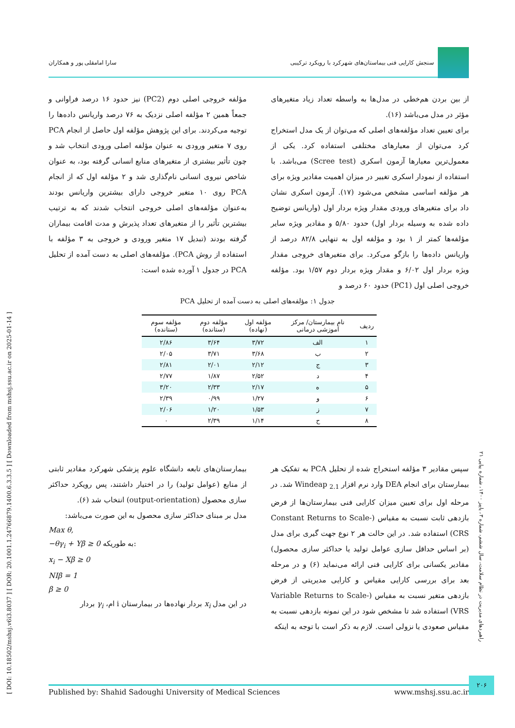سنجش کارایی فنی بیماستان‌های شهرکرد با رویکرد ترکیبی
سارا امامقلی پور و همکاران
[ DOI: 10.18502/mshsj.v6i3.8037 ] [ DOR: 20.1001.1.24766879.1400.6.3.3.5 ] [ Downloaded from mshsj.ssu.ac.ir on 2025-01-14 ]
از بین بردن هم‌خطی در مدل‌ها به واسطه تعداد زیاد متغیرهای مؤثر در مدل می‌باشد (۱۶).
برای تعیین تعداد مؤلفه‌های اصلی که می‌توان از یک مدل استخراج کرد می‌توان از معیارهای مختلفی استفاده کرد. یکی از معمول‌ترین معیارها آزمون اسکری (Scree test) می‌باشد. با استفاده از نمودار اسکری تغییر در میزان اهمیت مقادیر ویژه برای هر مؤلفه اساسی مشخص می‌شود (۱۷). آزمون اسکری نشان داد برای متغیرهای ورودی مقدار ویژه بردار اول (واریانس توضیح داده شده به وسیله بردار اول) حدود ۵/۸۰ و مقادیر ویژه سایر مؤلفه‌ها کمتر از ۱ بود و مؤلفه اول به تنهایی ۸۲/۸ درصد از واریانس داده‌ها را بازگو می‌کرد. برای متغیرهای خروجی مقدار ویژه بردار اول ۶/۰۲ و مقدار ویژه بردار دوم ۱/۵۷ بود. مؤلفه خروجی اصلی اول (PC1) حدود ۶۰ درصد و
مؤلفه خروجی اصلی دوم (PC2) نیز حدود ۱۶ درصد فراوانی و جمعاً همین ۲ مؤلفه اصلی نزدیک به ۷۶ درصد واریانس داده‌ها را توجیه می‌کردند. برای این پژوهش مؤلفه اول حاصل از انجام PCA روی ۷ متغیر ورودی به عنوان مؤلفه اصلی ورودی انتخاب شد و چون تأثیر بیشتری از متغیرهای منابع انسانی گرفته بود، به عنوان شاخص نیروی انسانی نام‌گذاری شد و ۲ مؤلفه اول که از انجام PCA روی ۱۰ متغیر خروجی دارای بیشترین واریانس بودند به‌عنوان مؤلفه‌های اصلی خروجی انتخاب شدند که به ترتیب بیشترین تأثیر را از متغیرهای تعداد پذیرش و مدت اقامت بیماران گرفته بودند (تبدیل ۱۷ متغیر ورودی و خروجی به ۳ مؤلفه با استفاده از روش PCA). مؤلفه‌های اصلی به دست آمده از تحلیل PCA در جدول ۱ آورده شده است:
جدول ۱: مؤلفه‌های اصلی به دست آمده از تحلیل PCA
| ردیف | نام بیمارستان/ مرکز آموزشی درمانی | مؤلفه اول (نهاده) | مؤلفه دوم (ستانده) | مؤلفه سوم (ستانده) |
| --- | --- | --- | --- | --- |
| ۱ | الف | ۳/۷۲ | ۳/۶۴ | ۲/۸۶ |
| ۲ | ب | ۳/۶۸ | ۳/۷۱ | ۲/۰۵ |
| ۳ | ج | ۲/۱۲ | ۲/۰۱ | ۲/۸۱ |
| ۴ | د | ۲/۵۲ | ۱/۸۷ | ۲/۷۷ |
| ۵ | ه | ۲/۱۷ | ۲/۳۳ | ۳/۲۰ |
| ۶ | و | ۱/۲۷ | ۰/۹۹ | ۲/۳۹ |
| ۷ | ز | ۱/۵۳ | ۱/۲۰ | ۲/۰۶ |
| ۸ | ح | ۱/۱۴ | ۲/۳۹ | ۰ |
سپس مقادیر ۳ مؤلفه استخراج شده از تحلیل PCA به تفکیک هر بیمارستان برای انجام DEA وارد نرم افزار Windeap <sub>2.1</sub> شد. در مرحله اول برای تعیین میزان کارایی فنی بیمارستان‌ها از فرض بازدهی ثابت نسبت به مقیاس (Constant Returns to Scale- CRS) استفاده شد. در این حالت هر ۲ نوع جهت گیری برای مدل (بر اساس حداقل سازی عوامل تولید یا حداکثر سازی محصول) مقادیر یکسانی برای کارایی فنی ارائه می‌نماید (۶) و در مرحله بعد برای بررسی کارایی مقیاس و کارایی مدیریتی از فرض بازدهی متغیر نسبت به مقیاس (Variable Returns to Scale- VRS) استفاده شد تا مشخص شود در این نمونه بازدهی نسبت به مقیاس صعودی یا نزولی است. لازم به ذکر است با توجه به اینکه
بیمارستان‌های تابعه دانشگاه علوم پزشکی شهرکرد مقادیر ثابتی از منابع (عوامل تولید) را در اختیار داشتند، پس رویکرد حداکثر سازی محصول (output-orientation) انتخاب شد (۶).
مدل بر مبنای حداکثر سازی محصول به این صورت می‌باشد:
Max θ,
−θγ<sub>i</sub> + Yβ ≥ 0 به طوریکه:
x<sub>i</sub> − Xβ ≥ 0
NIβ = 1
β ≥ 0
در این مدل x<sub>i</sub> بردار نهاده‌ها در بیمارستان i ام، γ<sub>i</sub> بردار
راهبردهای مدیریت در نظام سلامت، سال ششم، شماره ۳، پاییز ۱۴۰۰، شماره پیاپی ۲۱
۲۰۶
Published by: Shahid Sadoughi University of Medical Sciences www.mshsj.ssu.ac.ir